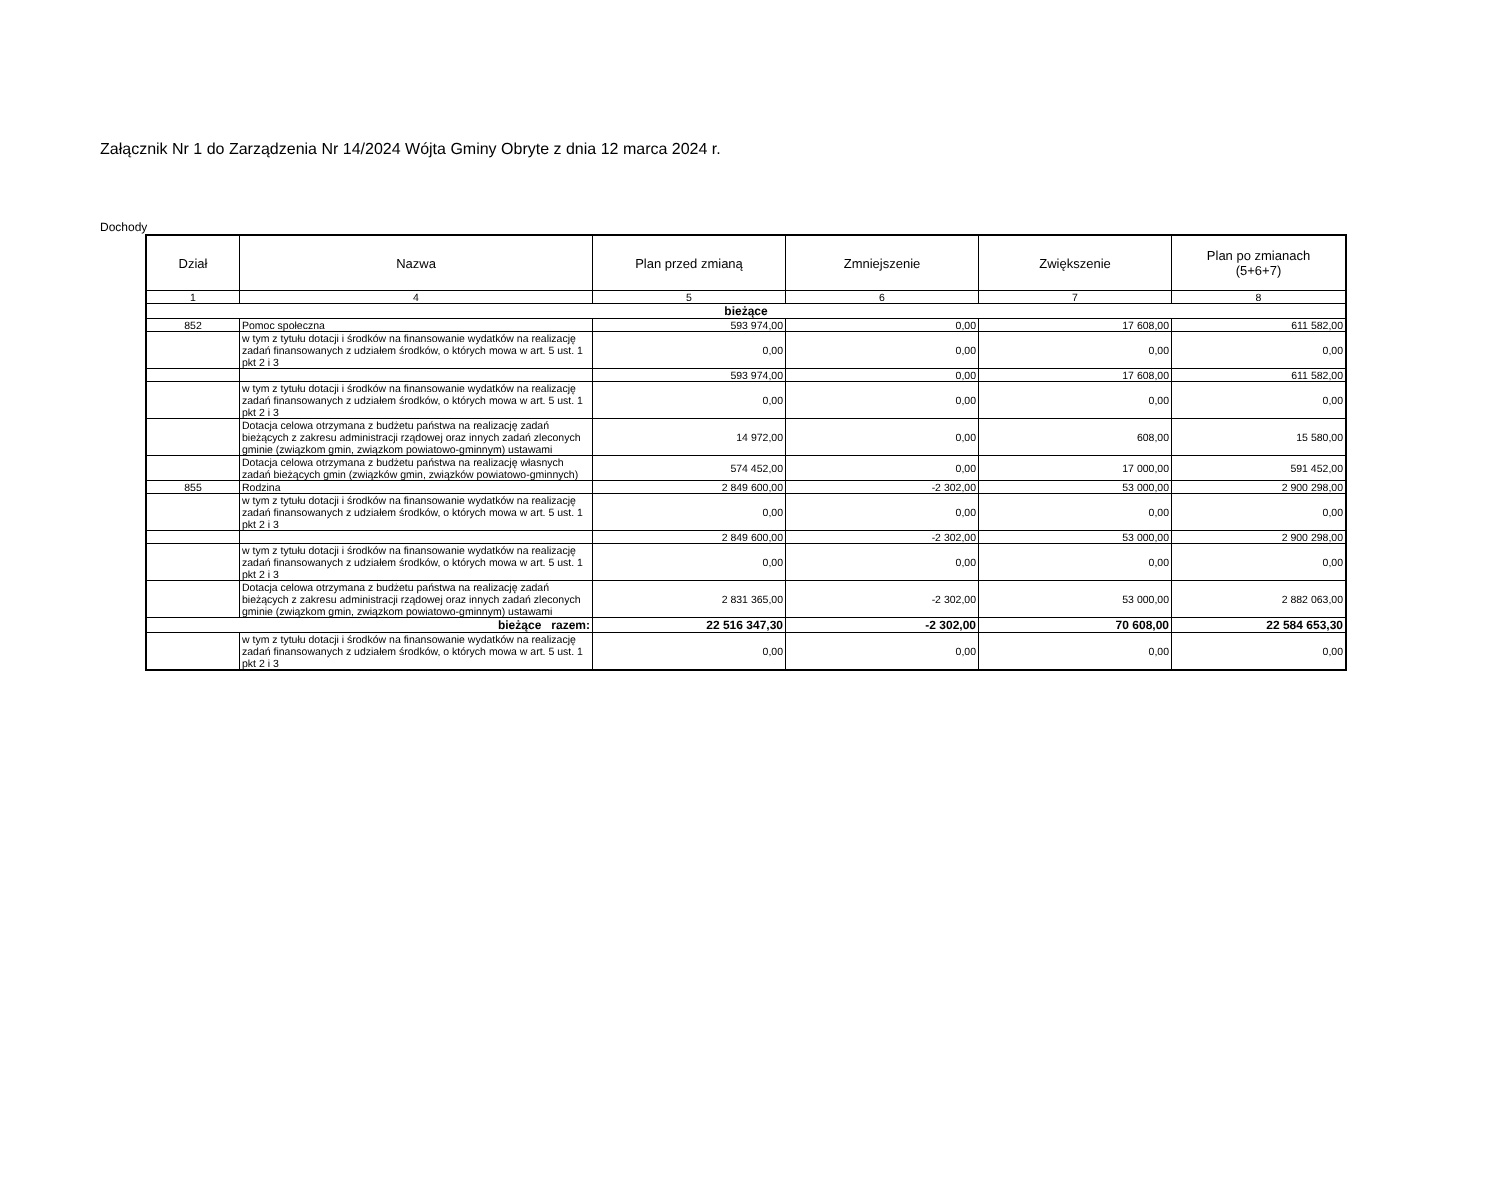Załącznik Nr 1 do Zarządzenia Nr 14/2024 Wójta Gminy Obryte z dnia 12 marca 2024 r.
Dochody
| Dział | Nazwa | Plan przed zmianą | Zmniejszenie | Zwiększenie | Plan po zmianach (5+6+7) |
| --- | --- | --- | --- | --- | --- |
| 1 | 4 | 5 | 6 | 7 | 8 |
| bieżące | | | | | |
| 852 | Pomoc społeczna | 593 974,00 | 0,00 | 17 608,00 | 611 582,00 |
| | w tym z tytułu dotacji i środków na finansowanie wydatków na realizację zadań finansowanych z udziałem środków, o których mowa w art. 5 ust. 1 pkt 2 i 3 | 0,00 | 0,00 | 0,00 | 0,00 |
| | | 593 974,00 | 0,00 | 17 608,00 | 611 582,00 |
| | w tym z tytułu dotacji i środków na finansowanie wydatków na realizację zadań finansowanych z udziałem środków, o których mowa w art. 5 ust. 1 pkt 2 i 3 | 0,00 | 0,00 | 0,00 | 0,00 |
| | Dotacja celowa otrzymana z budżetu państwa na realizację zadań bieżących z zakresu administracji rządowej oraz innych zadań zleconych gminie (związkom gmin, związkom powiatowo-gminnym) ustawami | 14 972,00 | 0,00 | 608,00 | 15 580,00 |
| | Dotacja celowa otrzymana z budżetu państwa na realizację własnych zadań bieżących gmin (związków gmin, związków powiatowo-gminnych) | 574 452,00 | 0,00 | 17 000,00 | 591 452,00 |
| 855 | Rodzina | 2 849 600,00 | -2 302,00 | 53 000,00 | 2 900 298,00 |
| | w tym z tytułu dotacji i środków na finansowanie wydatków na realizację zadań finansowanych z udziałem środków, o których mowa w art. 5 ust. 1 pkt 2 i 3 | 0,00 | 0,00 | 0,00 | 0,00 |
| | | 2 849 600,00 | -2 302,00 | 53 000,00 | 2 900 298,00 |
| | w tym z tytułu dotacji i środków na finansowanie wydatków na realizację zadań finansowanych z udziałem środków, o których mowa w art. 5 ust. 1 pkt 2 i 3 | 0,00 | 0,00 | 0,00 | 0,00 |
| | Dotacja celowa otrzymana z budżetu państwa na realizację zadań bieżących z zakresu administracji rządowej oraz innych zadań zleconych gminie (związkom gmin, związkom powiatowo-gminnym) ustawami | 2 831 365,00 | -2 302,00 | 53 000,00 | 2 882 063,00 |
| bieżące razem: | | 22 516 347,30 | -2 302,00 | 70 608,00 | 22 584 653,30 |
| | w tym z tytułu dotacji i środków na finansowanie wydatków na realizację zadań finansowanych z udziałem środków, o których mowa w art. 5 ust. 1 pkt 2 i 3 | 0,00 | 0,00 | 0,00 | 0,00 |